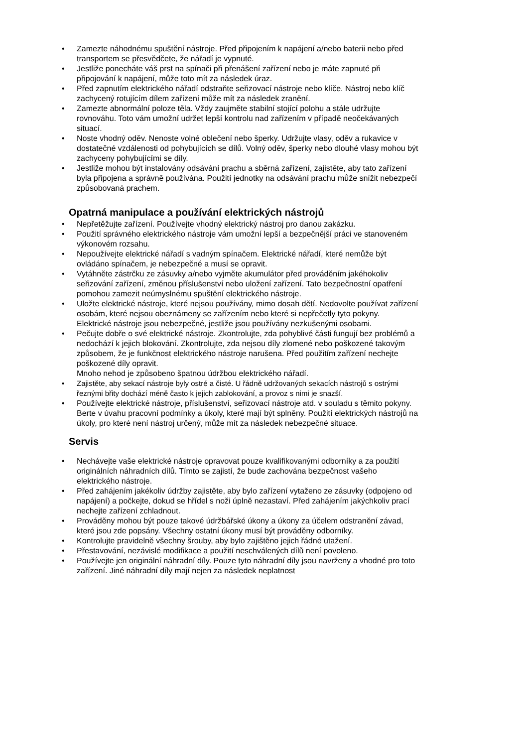• Zamezte náhodnému spuštění nástroje. Před připojením k napájení a/nebo baterii nebo před transportem se přesvědčete, že nářadí je vypnuté.
• Jestliže ponecháte váš prst na spínači při přenášení zařízení nebo je máte zapnuté při připojování k napájení, může toto mít za následek úraz.
• Před zapnutím elektrického nářadí odstraňte seřizovací nástroje nebo klíče. Nástroj nebo klíč zachycený rotujícím dílem zařízení může mít za následek zranění.
• Zamezte abnormální poloze těla. Vždy zaujměte stabilní stojící polohu a stále udržujte rovnováhu. Toto vám umožní udržet lepší kontrolu nad zařízením v případě neočekávaných situací.
• Noste vhodný oděv. Nenoste volné oblečení nebo šperky. Udržujte vlasy, oděv a rukavice v dostatečné vzdálenosti od pohybujících se dílů. Volný oděv, šperky nebo dlouhé vlasy mohou být zachyceny pohybujícími se díly.
• Jestliže mohou být instalovány odsávání prachu a sběrná zařízení, zajistěte, aby tato zařízení byla připojena a správně používána. Použití jednotky na odsávání prachu může snížit nebezpečí způsobovaná prachem.
Opatrná manipulace a používání elektrických nástrojů
• Nepřetěžujte zařízení. Používejte vhodný elektrický nástroj pro danou zakázku.
• Použití správného elektrického nástroje vám umožní lepší a bezpečnější práci ve stanoveném výkonovém rozsahu.
• Nepoužívejte elektrické nářadí s vadným spínačem. Elektrické nářadí, které nemůže být ovládáno spínačem, je nebezpečné a musí se opravit.
• Vytáhněte zástrčku ze zásuvky a/nebo vyjměte akumulátor před prováděním jakéhokoliv seřizování zařízení, změnou příslušenství nebo uložení zařízení. Tato bezpečnostní opatření pomohou zamezit neúmyslnému spuštění elektrického nástroje.
• Uložte elektrické nástroje, které nejsou používány, mimo dosah dětí. Nedovolte používat zařízení osobám, které nejsou obeznámeny se zařízením nebo které si nepřečetly tyto pokyny.
Elektrické nástroje jsou nebezpečné, jestliže jsou používány nezkušenými osobami.
• Pečujte dobře o své elektrické nástroje. Zkontrolujte, zda pohyblivé části fungují bez problémů a nedochází k jejich blokování. Zkontrolujte, zda nejsou díly zlomené nebo poškozené takovým způsobem, že je funkčnost elektrického nástroje narušena. Před použitím zařízení nechejte poškozené díly opravit.
Mnoho nehod je způsobeno špatnou údržbou elektrického nářadí.
• Zajistěte, aby sekací nástroje byly ostré a čisté. U řádně udržovaných sekacích nástrojů s ostrými řeznými břity dochází méně často k jejich zablokování, a provoz s nimi je snazší.
• Používejte elektrické nástroje, příslušenství, seřizovací nástroje atd. v souladu s těmito pokyny. Berte v úvahu pracovní podmínky a úkoly, které mají být splněny. Použití elektrických nástrojů na úkoly, pro které není nástroj určený, může mít za následek nebezpečné situace.
Servis
• Nechávejte vaše elektrické nástroje opravovat pouze kvalifikovanými odborníky a za použití originálních náhradních dílů. Tímto se zajistí, že bude zachována bezpečnost vašeho elektrického nástroje.
• Před zahájením jakékoliv údržby zajistěte, aby bylo zařízení vytaženo ze zásuvky (odpojeno od napájení) a počkejte, dokud se hřídel s noži úplně nezastaví. Před zahájením jakýchkoliv prací nechejte zařízení zchladnout.
• Prováděny mohou být pouze takové údržbářské úkony a úkony za účelem odstranění závad, které jsou zde popsány. Všechny ostatní úkony musí být prováděny odborníky.
• Kontrolujte pravidelně všechny šrouby, aby bylo zajištěno jejich řádné utažení.
• Přestavování, nezávislé modifikace a použití neschválených dílů není povoleno.
• Používejte jen originální náhradní díly. Pouze tyto náhradní díly jsou navrženy a vhodné pro toto zařízení. Jiné náhradní díly mají nejen za následek neplatnost